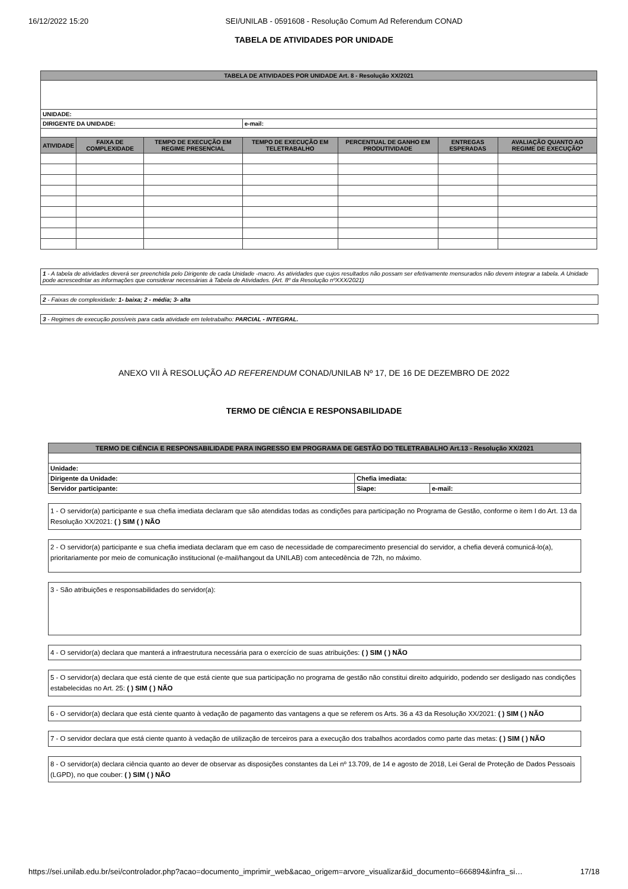16/12/2022 15:20 SEI/UNILAB - 0591608 - Resolução Comum Ad Referendum CONAD
TABELA DE ATIVIDADES POR UNIDADE
| TABELA DE ATIVIDADES POR UNIDADE Art. 8 - Resolução XX/2021 | | | | | | |
| --- | --- | --- | --- | --- | --- | --- |
| UNIDADE: | | | | | | |
| DIRIGENTE DA UNIDADE: | | | e-mail: | | | |
| ATIVIDADE | FAIXA DE COMPLEXIDADE | TEMPO DE EXECUÇÃO EM REGIME PRESENCIAL | TEMPO DE EXECUÇÃO EM TELETRABALHO | PERCENTUAL DE GANHO EM PRODUTIVIDADE | ENTREGAS ESPERADAS | AVALIAÇÃO QUANTO AO REGIME DE EXECUÇÃO* |
1 - A tabela de atividades deverá ser preenchida pelo Dirigente de cada Unidade -macro. As atividades que cujos resultados não possam ser efetivamente mensurados não devem integrar a tabela. A Unidade pode acrescedntar as informações que considerar necessárias à Tabela de Atividades. (Art. 8º da Resolução nºXXX/2021)
2 - Faixas de complexidade: 1- baixa; 2 - média; 3- alta
3 - Regimes de execução possíveis para cada atividade em teletrabalho: PARCIAL - INTEGRAL.
ANEXO VII À RESOLUÇÃO AD REFERENDUM CONAD/UNILAB Nº 17, DE 16 DE DEZEMBRO DE 2022
TERMO DE CIÊNCIA E RESPONSABILIDADE
| TERMO DE CIÊNCIA E RESPONSABILIDADE PARA INGRESSO EM PROGRAMA DE GESTÃO DO TELETRABALHO Art.13 - Resolução XX/2021 | | |
| --- | --- | --- |
| Unidade: | | |
| Dirigente da Unidade: | Chefia imediata: | |
| Servidor participante: | Siape: | e-mail: |
1 - O servidor(a) participante e sua chefia imediata declaram que são atendidas todas as condições para participação no Programa de Gestão, conforme o item I do Art. 13 da Resolução XX/2021: ( ) SIM ( ) NÃO
2 - O servidor(a) participante e sua chefia imediata declaram que em caso de necessidade de comparecimento presencial do servidor, a chefia deverá comunicá-lo(a), prioritariamente por meio de comunicação institucional (e-mail/hangout da UNILAB) com antecedência de 72h, no máximo.
3 - São atribuições e responsabilidades do servidor(a):
4 - O servidor(a) declara que manterá a infraestrutura necessária para o exercício de suas atribuições: ( ) SIM ( ) NÃO
5 - O servidor(a) declara que está ciente de que está ciente que sua participação no programa de gestão não constitui direito adquirido, podendo ser desligado nas condições estabelecidas no Art. 25: ( ) SIM ( ) NÃO
6 - O servidor(a) declara que está ciente quanto à vedação de pagamento das vantagens a que se referem os Arts. 36 a 43 da Resolução XX/2021: ( ) SIM ( ) NÃO
7 - O servidor declara que está ciente quanto à vedação de utilização de terceiros para a execução dos trabalhos acordados como parte das metas: ( ) SIM ( ) NÃO
8 - O servidor(a) declara ciência quanto ao dever de observar as disposições constantes da Lei nº 13.709, de 14 e agosto de 2018, Lei Geral de Proteção de Dados Pessoais (LGPD), no que couber: ( ) SIM ( ) NÃO
https://sei.unilab.edu.br/sei/controlador.php?acao=documento_imprimir_web&acao_origem=arvore_visualizar&id_documento=666894&infra_si… 17/18